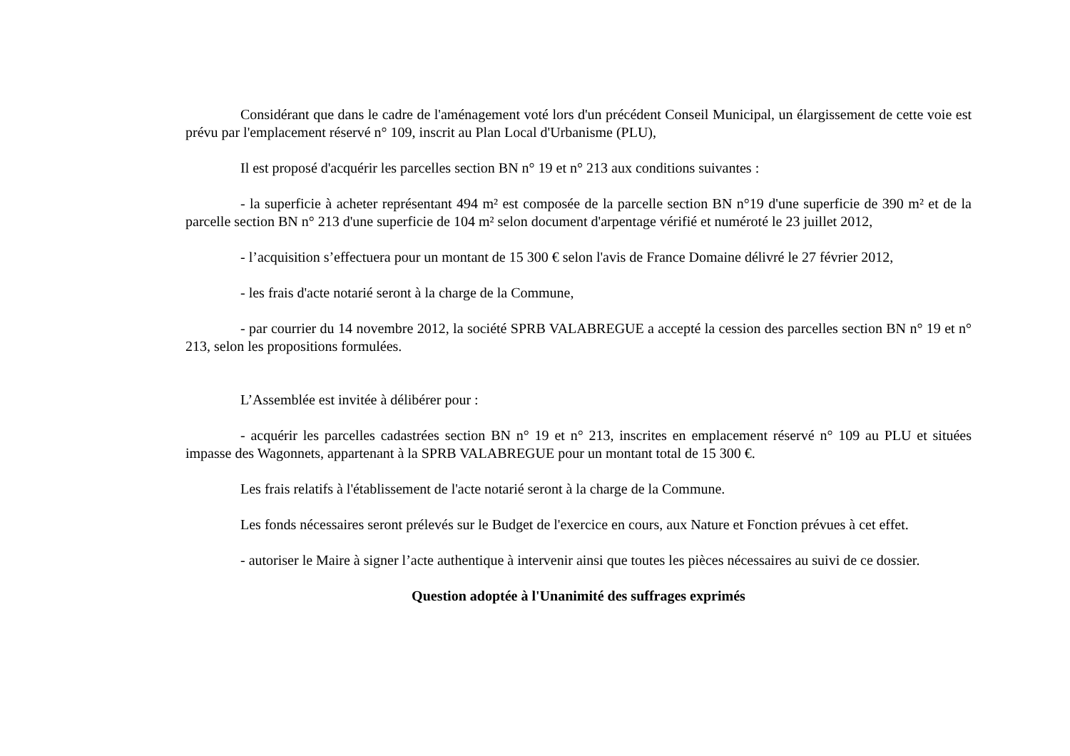Considérant que dans le cadre de l'aménagement voté lors d'un précédent Conseil Municipal, un élargissement de cette voie est prévu par l'emplacement réservé n° 109, inscrit au Plan Local d'Urbanisme (PLU),
Il est proposé d'acquérir les parcelles section BN n° 19 et n° 213 aux conditions suivantes :
- la superficie à acheter représentant 494 m² est composée de la parcelle section BN n°19 d'une superficie de 390 m² et de la parcelle section BN n° 213 d'une superficie de 104 m² selon document d'arpentage vérifié et numéroté le 23 juillet 2012,
- l’acquisition s’effectuera pour un montant de 15 300 € selon l'avis de France Domaine délivré le 27 février 2012,
- les frais d'acte notarié seront à la charge de la Commune,
- par courrier du 14 novembre 2012, la société SPRB VALABREGUE a accepté la cession des parcelles section BN n° 19 et n° 213, selon les propositions formulées.
L’Assemblée est invitée à délibérer pour :
- acquérir les parcelles cadastrées section BN n° 19 et n° 213, inscrites en emplacement réservé n° 109 au PLU et situées impasse des Wagonnets, appartenant à la SPRB VALABREGUE pour un montant total de 15 300 €.
Les frais relatifs à l'établissement de l'acte notarié seront à la charge de la Commune.
Les fonds nécessaires seront prélevés sur le Budget de l'exercice en cours, aux Nature et Fonction prévues à cet effet.
- autoriser le Maire à signer l’acte authentique à intervenir ainsi que toutes les pièces nécessaires au suivi de ce dossier.
Question adoptée à l'Unanimité des suffrages exprimés